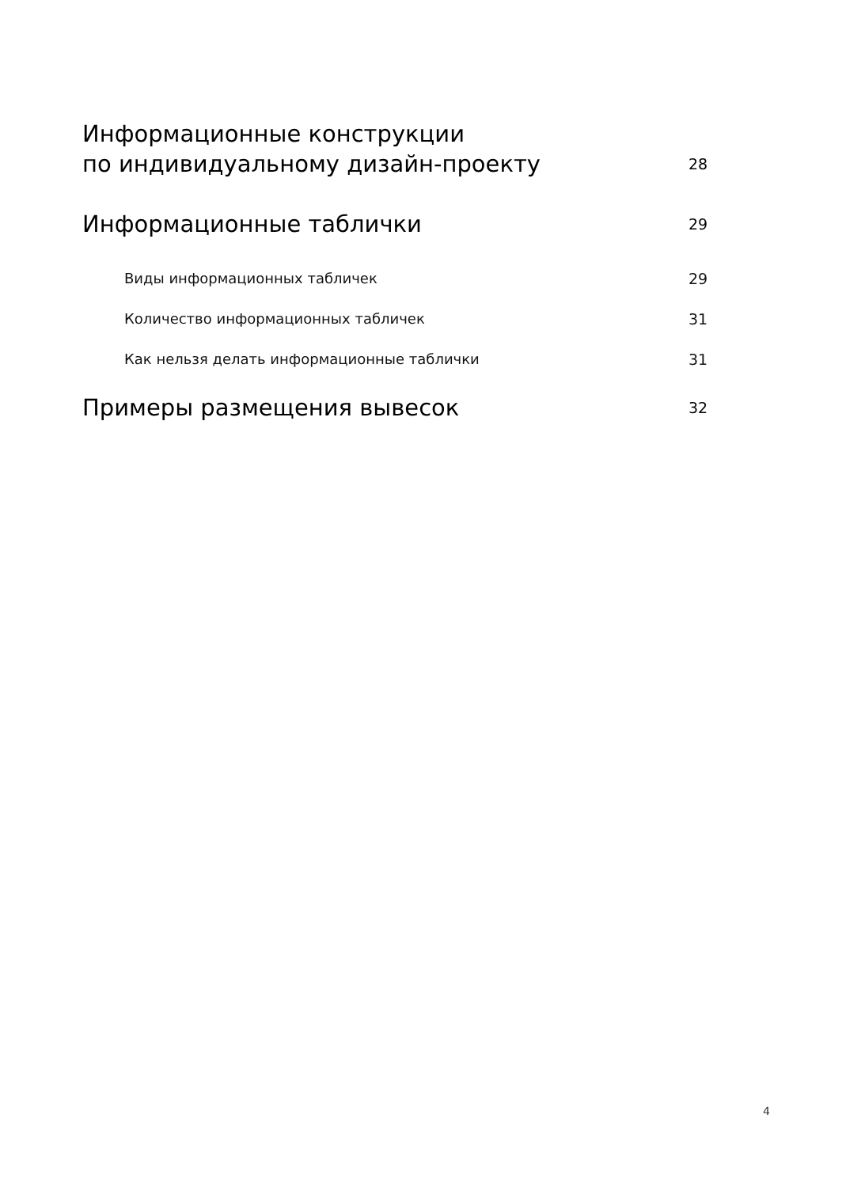Информационные конструкции
по индивидуальному дизайн-проекту 28
Информационные таблички 29
Виды информационных табличек 29
Количество информационных табличек 31
Как нельзя делать информационные таблички 31
Примеры размещения вывесок 32
4